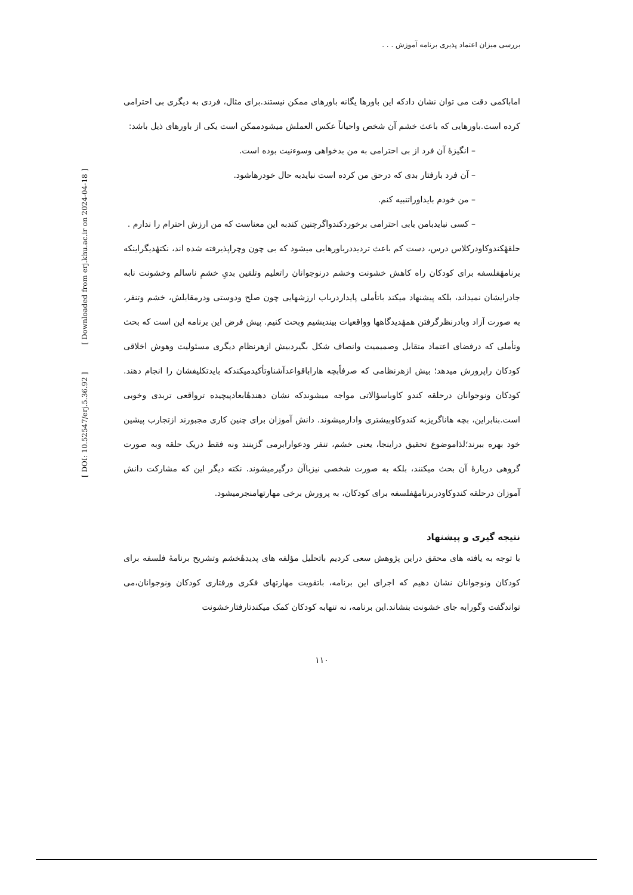بررسی میزان اعتماد پذیری برنامه آموزش . . .
اماباکمی دقت می توان نشان دادکه این باورها یگانه باورهای ممکن نیستند.برای مثال، فردی به دیگری بی احترامی کرده است.باورهایی که باعث خشم آن شخص واحیاناً عکس العملش میشودممکن است یکی از باورهای ذیل باشد:
– انگیزهٔ آن فرد از بی احترامی به من بدخواهی وسوءنیت بوده است.
– آن فرد بارفتار بدی که درحق من کرده است نبایدبه حال خودرهاشود.
– من خودم بایداوراتنبیه کنم.
– کسی نبایدبامن بابی احترامی برخوردکندواگرچنین کندبه این معناست که من ارزش احترام را ندارم .
حلقهٔکندوکاودرکلاس درس، دست کم باعث تردیددرباورهایی میشود که بی چون وچراپذیرفته شده اند، نکتهٔدیگراینکه برنامهٔفلسفه برای کودکان راه کاهش خشونت وخشم درنوجوانان راتعلیم وتلقین بدیِ خشمِ ناسالم وخشونت نابه جادرایشان نمیداند، بلکه پیشنهاد میکند باتأملی پایداردرباب ارزشهایی چون صلح ودوستی ودرمقابلش، خشم وتنفر، به صورت آزاد وبادرنظرگرفتن همهٔدیدگاهها وواقعیات بیندیشیم وبحث کنیم. پیش فرض این برنامه این است که بحث وتأملی که درفضای اعتماد متقابل وصمیمیت وانصاف شکل بگیردبیش ازهرنظام دیگری مسئولیت وهوش اخلاقی کودکان راپرورش میدهد؛ بیش ازهرنظامی که صرفاًبچه هاراباقواعدآشناوتأکیدمیکندکه بایدتکلیفشان را انجام دهند. کودکان ونوجوانان درحلقه کندو کاوباسؤالاتی مواجه میشوندکه نشان دهندهٔابعادپیچیده ترواقعی تربدی وخوبی است.بنابراین، بچه هاناگریزبه کندوکاوبیشتری وادارمیشوند. دانش آموزان برای چنین کاری مجبورند ازتجارب پیشین خود بهره ببرند؛لذاموضوع تحقیق دراینجا، یعنی خشم، تنفر ودعوارابرمی گزینند ونه فقط دریک حلقه وبه صورت گروهی دربارهٔ آن بحث میکنند، بلکه به صورت شخصی نیزباآن درگیرمیشوند. نکته دیگر این که مشارکت دانش آموزان درحلقه کندوکاودربرنامهٔفلسفه برای کودکان، به پرورش برخی مهارتهامنجرمیشود.
نتیجه گیری و پیشنهاد
با توجه به یافته های محقق دراین پژوهش سعی کردیم باتحلیل مؤلفه های پدیدهٔخشم وتشریح برنامهٔ فلسفه برای کودکان ونوجوانان نشان دهیم که اجرای این برنامه، باتقویت مهارتهای فکری ورفتاری کودکان ونوجوانان،می تواندگفت وگورابه جای خشونت بنشاند.این برنامه، نه تنهابه کودکان کمک میکندتارفتارخشونت
۱۱۰
[ DOI: 10.52547/erj.5.36.92 ] [ Downloaded from erj.khu.ac.ir on 2024-04-18 ]